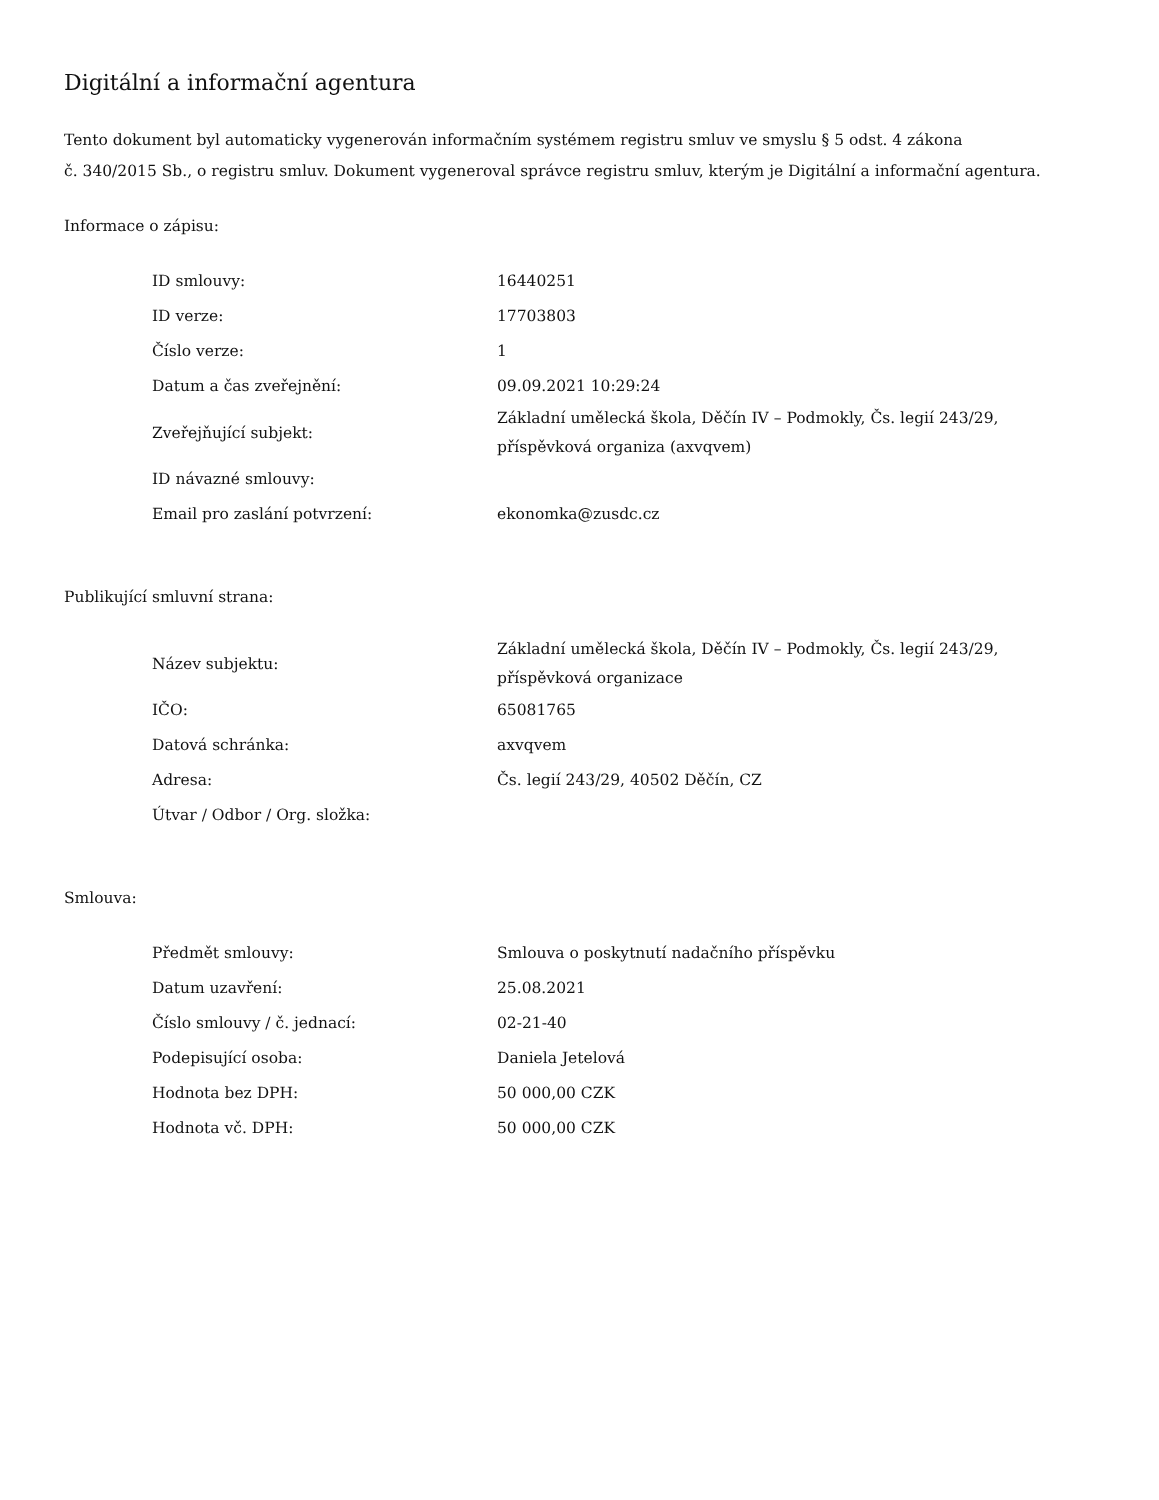Digitální a informační agentura
Tento dokument byl automaticky vygenerován informačním systémem registru smluv ve smyslu § 5 odst. 4 zákona
č. 340/2015 Sb., o registru smluv. Dokument vygeneroval správce registru smluv, kterým je Digitální a informační agentura.
Informace o zápisu:
| ID smlouvy: | 16440251 |
| ID verze: | 17703803 |
| Číslo verze: | 1 |
| Datum a čas zveřejnění: | 09.09.2021 10:29:24 |
| Zveřejňující subjekt: | Základní umělecká škola, Děčín IV – Podmokly, Čs. legií 243/29, příspěvková organiza (axvqvem) |
| ID návazné smlouvy: | |
| Email pro zaslání potvrzení: | ekonomka@zusdc.cz |
Publikující smluvní strana:
| Název subjektu: | Základní umělecká škola, Děčín IV – Podmokly, Čs. legií 243/29, příspěvková organizace |
| IČO: | 65081765 |
| Datová schránka: | axvqvem |
| Adresa: | Čs. legií 243/29, 40502 Děčín, CZ |
| Útvar / Odbor / Org. složka: | |
Smlouva:
| Předmět smlouvy: | Smlouva o poskytnutí nadačního příspěvku |
| Datum uzavření: | 25.08.2021 |
| Číslo smlouvy / č. jednací: | 02-21-40 |
| Podepisující osoba: | Daniela Jetelová |
| Hodnota bez DPH: | 50 000,00 CZK |
| Hodnota vč. DPH: | 50 000,00 CZK |